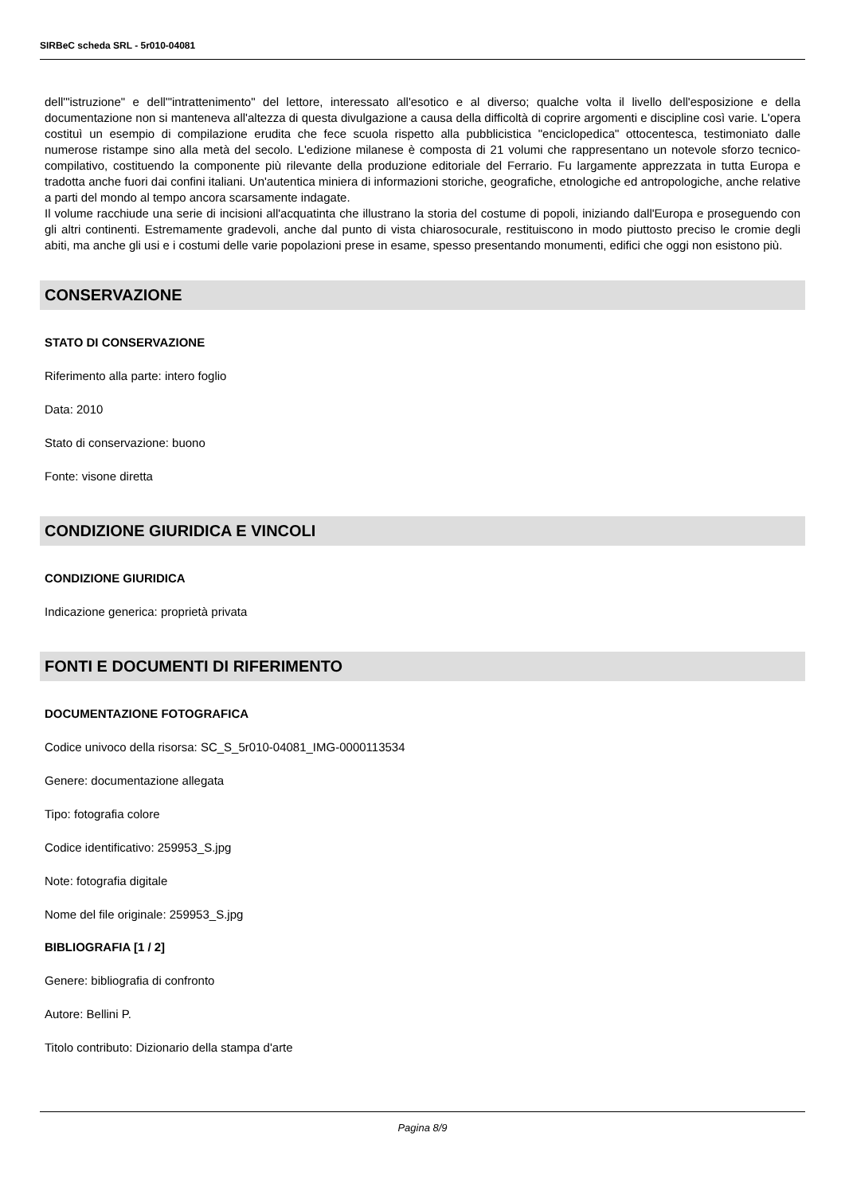SIRBeC scheda SRL - 5r010-04081
dell'"istruzione" e dell'"intrattenimento" del lettore, interessato all'esotico e al diverso; qualche volta il livello dell'esposizione e della documentazione non si manteneva all'altezza di questa divulgazione a causa della difficoltà di coprire argomenti e discipline così varie. L'opera costituì un esempio di compilazione erudita che fece scuola rispetto alla pubblicistica "enciclopedica" ottocentesca, testimoniato dalle numerose ristampe sino alla metà del secolo. L'edizione milanese è composta di 21 volumi che rappresentano un notevole sforzo tecnico-compilativo, costituendo la componente più rilevante della produzione editoriale del Ferrario. Fu largamente apprezzata in tutta Europa e tradotta anche fuori dai confini italiani. Un'autentica miniera di informazioni storiche, geografiche, etnologiche ed antropologiche, anche relative a parti del mondo al tempo ancora scarsamente indagate.
Il volume racchiude una serie di incisioni all'acquatinta che illustrano la storia del costume di popoli, iniziando dall'Europa e proseguendo con gli altri continenti. Estremamente gradevoli, anche dal punto di vista chiarosocurale, restituiscono in modo piuttosto preciso le cromie degli abiti, ma anche gli usi e i costumi delle varie popolazioni prese in esame, spesso presentando monumenti, edifici che oggi non esistono più.
CONSERVAZIONE
STATO DI CONSERVAZIONE
Riferimento alla parte: intero foglio
Data: 2010
Stato di conservazione: buono
Fonte: visone diretta
CONDIZIONE GIURIDICA E VINCOLI
CONDIZIONE GIURIDICA
Indicazione generica: proprietà privata
FONTI E DOCUMENTI DI RIFERIMENTO
DOCUMENTAZIONE FOTOGRAFICA
Codice univoco della risorsa: SC_S_5r010-04081_IMG-0000113534
Genere: documentazione allegata
Tipo: fotografia colore
Codice identificativo: 259953_S.jpg
Note: fotografia digitale
Nome del file originale: 259953_S.jpg
BIBLIOGRAFIA [1 / 2]
Genere: bibliografia di confronto
Autore: Bellini P.
Titolo contributo: Dizionario della stampa d'arte
Pagina 8/9